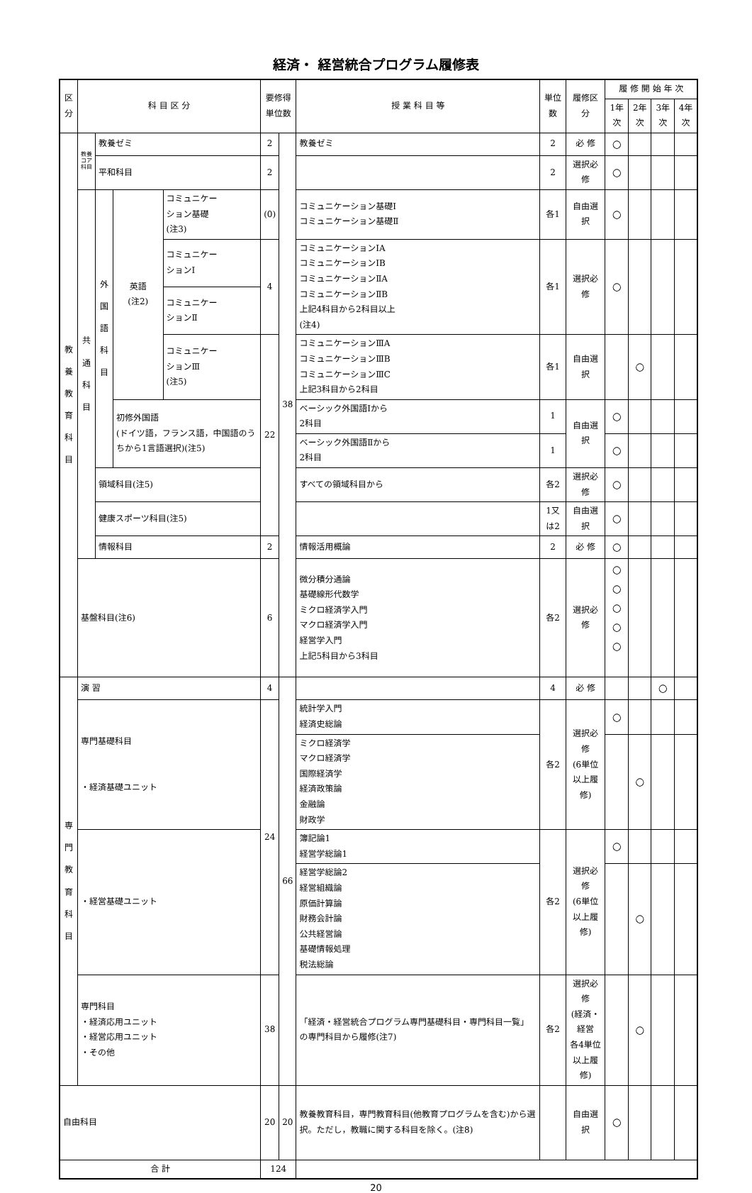経済・ 経営統合プログラム履修表
| 区 分 | 科 目 区 分 | | | | 要修得 単位数 | | 授 業 科 目 等 | 単位数 | 履修区分 | 履 修 開 始 年 次 | | | |
| --- | --- | --- | --- | --- | --- | --- | --- | --- | --- | --- | --- | --- | --- |
| | | | | | | | | | | 1年次 | 2年次 | 3年次 | 4年次 |
| 教 養 教 育 科 目 | 教養 コア 科目 | 教養ゼミ | | | 2 | 38 | 教養ゼミ | 2 | 必 修 | ○ | | | |
| | | 平和科目 | | | 2 | | | 2 | 選択必修 | ○ | | | |
| | 共 通 科 目 | 外 国 語 科 目 | 英語 (注2) | コミュニケー ション基礎 (注3) | (0) | | コミュニケーション基礎Ⅰ コミュニケーション基礎Ⅱ | 各1 | 自由選択 | ○ | | | |
| | | | | コミュニケー ションⅠ | 4 | | コミュニケーションⅠA コミュニケーションⅠB コミュニケーションⅡA コミュニケーションⅡB 上記4科目から2科目以上 (注4) | 各1 | 選択必修 | ○ | | | |
| | | | | コミュニケー ションⅡ | | | | | | | | | |
| | | | | コミュニケー ションⅢ (注5) | 22 | | コミュニケーションⅢA コミュニケーションⅢB コミュニケーションⅢC 上記3科目から2科目 | 各1 | 自由選択 | | ○ | | |
| | | | 初修外国語 (ドイツ語，フランス語，中国語のうちから1言語選択)(注5) | | | | ベーシック外国語Ⅰから 2科目 | 1 | 自由選択 | ○ | | | |
| | | | | | | | ベーシック外国語Ⅱから 2科目 | 1 | | ○ | | | |
| | | 領域科目(注5) | | | | | すべての領域科目から | 各2 | 選択必修 | ○ | | | |
| | | 健康スポーツ科目(注5) | | | | | | 1又は2 | 自由選択 | ○ | | | |
| | | 情報科目 | | | 2 | | 情報活用概論 | 2 | 必 修 | ○ | | | |
| | 基盤科目(注6) | | | | 6 | | 微分積分通論 基礎線形代数学 ミクロ経済学入門 マクロ経済学入門 経営学入門 上記5科目から3科目 | 各2 | 選択必修 | ○ ○ ○ ○ ○ | | | |
| 専 門 教 育 科 目 | 演 習 | | | | 4 | 66 | | 4 | 必 修 | | | ○ | |
| | 専門基礎科目 ・経済基礎ユニット | | | | 24 | | 統計学入門 経済史総論 | 各2 | 選択必修 (6単位 以上履修) | ○ | | | |
| | | | | | | | ミクロ経済学 マクロ経済学 国際経済学 経済政策論 金融論 財政学 | | | | ○ | | |
| | ・経営基礎ユニット | | | | | | 簿記論1 経営学総論1 | 各2 | 選択必修 (6単位 以上履修) | ○ | | | |
| | | | | | | | 経営学総論2 経営組織論 原価計算論 財務会計論 公共経営論 基礎情報処理 税法総論 | | | | ○ | | |
| | 専門科目 ・経済応用ユニット ・経営応用ユニット ・その他 | | | | 38 | | 「経済・経営統合プログラム専門基礎科目・専門科目一覧」の専門科目から履修(注7) | 各2 | 選択必修 (経済・経営 各4単位 以上履修) | | ○ | | |
| 自由科目 | | | | | 20 | 20 | 教養教育科目，専門教育科目(他教育プログラムを含む)から選択。ただし，教職に関する科目を除く。(注8) | | 自由選択 | ○ | | | |
| 合 計 | | | | | 124 | | | | | | | | |
20